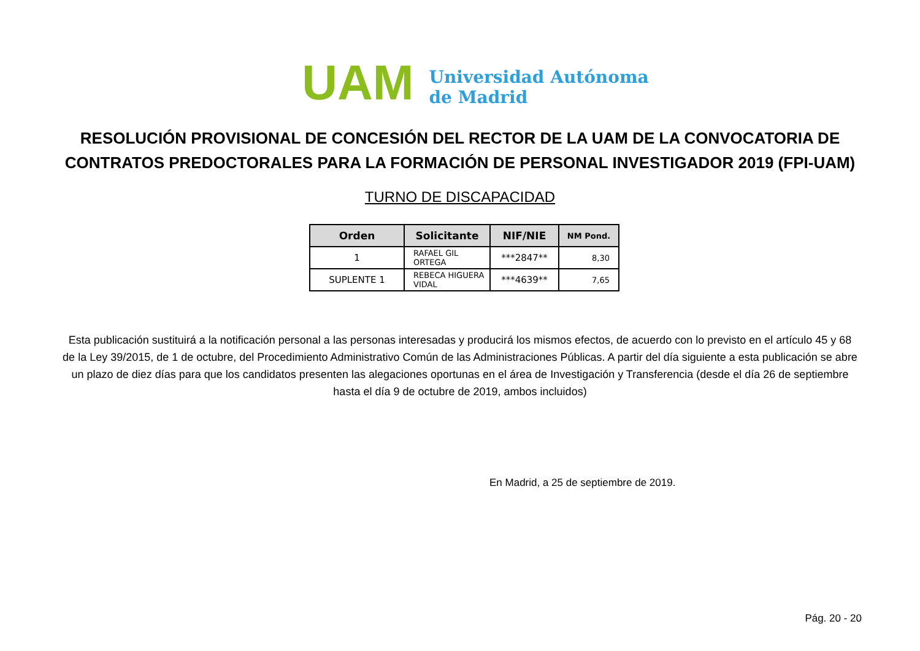UAM
Universidad Autónoma
de Madrid
RESOLUCIÓN PROVISIONAL DE CONCESIÓN DEL RECTOR DE LA UAM DE LA CONVOCATORIA DE CONTRATOS PREDOCTORALES PARA LA FORMACIÓN DE PERSONAL INVESTIGADOR 2019 (FPI-UAM)
TURNO DE DISCAPACIDAD
| Orden | Solicitante | NIF/NIE | NM Pond. |
| --- | --- | --- | --- |
| 1 | RAFAEL GIL ORTEGA | ***2847** | 8,30 |
| SUPLENTE 1 | REBECA HIGUERA VIDAL | ***4639** | 7,65 |
Esta publicación sustituirá a la notificación personal a las personas interesadas y producirá los mismos efectos, de acuerdo con lo previsto en el artículo 45 y 68 de la Ley 39/2015, de 1 de octubre, del Procedimiento Administrativo Común de las Administraciones Públicas. A partir del día siguiente a esta publicación se abre un plazo de diez días para que los candidatos presenten las alegaciones oportunas en el área de Investigación y Transferencia (desde el día 26 de septiembre hasta el día 9 de octubre de 2019, ambos incluidos)
En Madrid, a 25 de septiembre de 2019.
Pág. 20 - 20